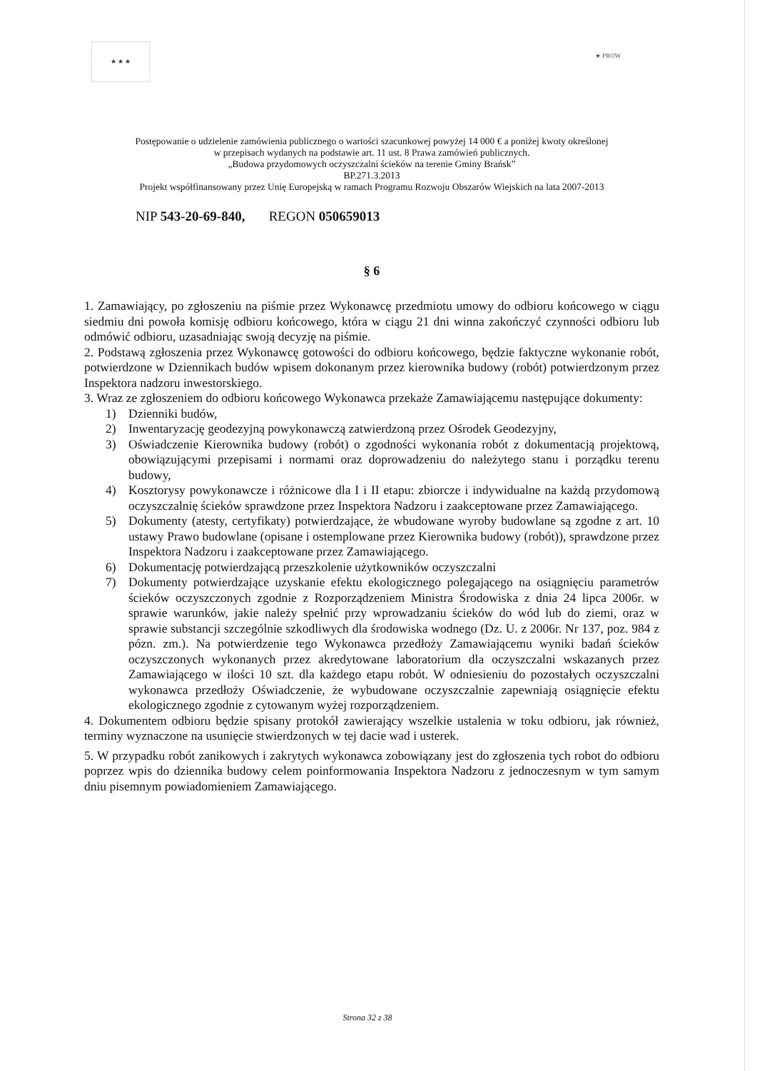★ ★ ★
★ PROW
Postępowanie o udzielenie zamówienia publicznego o wartości szacunkowej powyżej 14 000 € a poniżej kwoty określonej
w przepisach wydanych na podstawie art. 11 ust. 8 Prawa zamówień publicznych.
„Budowa przydomowych oczyszczalni ścieków na terenie Gminy Brańsk”
BP.271.3.2013
Projekt współfinansowany przez Unię Europejską w ramach Programu Rozwoju Obszarów Wiejskich na lata 2007-2013
NIP 543-20-69-840, REGON 050659013
§ 6
1. Zamawiający, po zgłoszeniu na piśmie przez Wykonawcę przedmiotu umowy do odbioru końcowego w ciągu siedmiu dni powoła komisję odbioru końcowego, która w ciągu 21 dni winna zakończyć czynności odbioru lub odmówić odbioru, uzasadniając swoją decyzję na piśmie.
2. Podstawą zgłoszenia przez Wykonawcę gotowości do odbioru końcowego, będzie faktyczne wykonanie robót, potwierdzone w Dziennikach budów wpisem dokonanym przez kierownika budowy (robót) potwierdzonym przez Inspektora nadzoru inwestorskiego.
3. Wraz ze zgłoszeniem do odbioru końcowego Wykonawca przekaże Zamawiającemu następujące dokumenty:
1) Dzienniki budów,
2) Inwentaryzację geodezyjną powykonawczą zatwierdzoną przez Ośrodek Geodezyjny,
3) Oświadczenie Kierownika budowy (robót) o zgodności wykonania robót z dokumentacją projektową, obowiązującymi przepisami i normami oraz doprowadzeniu do należytego stanu i porządku terenu budowy,
4) Kosztorysy powykonawcze i różnicowe dla I i II etapu: zbiorcze i indywidualne na każdą przydomową oczyszczalnię ścieków sprawdzone przez Inspektora Nadzoru i zaakceptowane przez Zamawiającego.
5) Dokumenty (atesty, certyfikaty) potwierdzające, że wbudowane wyroby budowlane są zgodne z art. 10 ustawy Prawo budowlane (opisane i ostemplowane przez Kierownika budowy (robót)), sprawdzone przez Inspektora Nadzoru i zaakceptowane przez Zamawiającego.
6) Dokumentację potwierdzającą przeszkolenie użytkowników oczyszczalni
7) Dokumenty potwierdzające uzyskanie efektu ekologicznego polegającego na osiągnięciu parametrów ścieków oczyszczonych zgodnie z Rozporządzeniem Ministra Środowiska z dnia 24 lipca 2006r. w sprawie warunków, jakie należy spełnić przy wprowadzaniu ścieków do wód lub do ziemi, oraz w sprawie substancji szczególnie szkodliwych dla środowiska wodnego (Dz. U. z 2006r. Nr 137, poz. 984 z pózn. zm.). Na potwierdzenie tego Wykonawca przedłoży Zamawiającemu wyniki badań ścieków oczyszczonych wykonanych przez akredytowane laboratorium dla oczyszczalni wskazanych przez Zamawiającego w ilości 10 szt. dla każdego etapu robót. W odniesieniu do pozostałych oczyszczalni wykonawca przedłoży Oświadczenie, że wybudowane oczyszczalnie zapewniają osiągnięcie efektu ekologicznego zgodnie z cytowanym wyżej rozporządzeniem.
4. Dokumentem odbioru będzie spisany protokół zawierający wszelkie ustalenia w toku odbioru, jak również, terminy wyznaczone na usunięcie stwierdzonych w tej dacie wad i usterek.
5. W przypadku robót zanikowych i zakrytych wykonawca zobowiązany jest do zgłoszenia tych robot do odbioru poprzez wpis do dziennika budowy celem poinformowania Inspektora Nadzoru z jednoczesnym w tym samym dniu pisemnym powiadomieniem Zamawiającego.
Strona 32 z 38